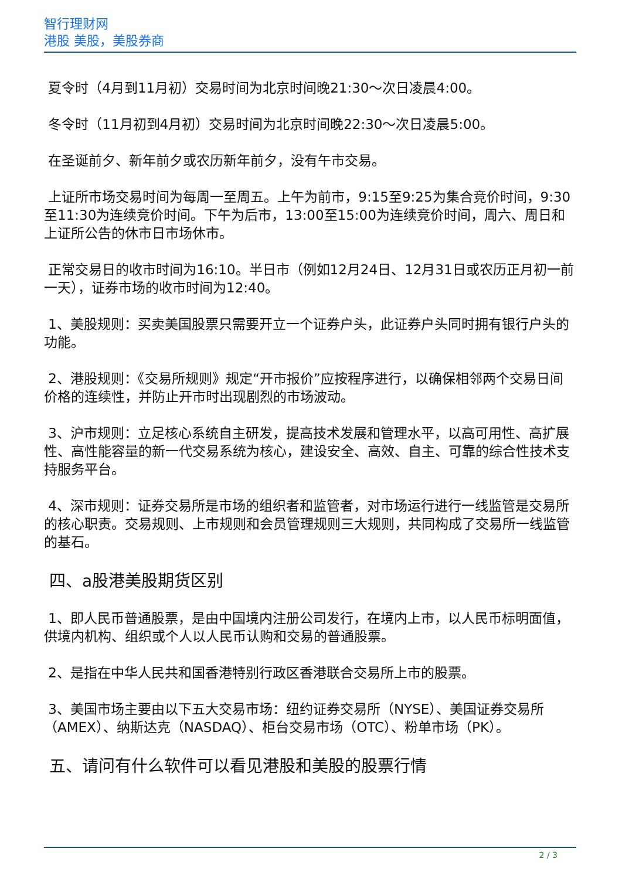智行理财网
港股 美股，美股券商
夏令时（4月到11月初）交易时间为北京时间晚21:30～次日凌晨4:00。
冬令时（11月初到4月初）交易时间为北京时间晚22:30～次日凌晨5:00。
在圣诞前夕、新年前夕或农历新年前夕，没有午市交易。
上证所市场交易时间为每周一至周五。上午为前市，9:15至9:25为集合竞价时间，9:30至11:30为连续竞价时间。下午为后市，13:00至15:00为连续竞价时间，周六、周日和上证所公告的休市日市场休市。
正常交易日的收市时间为16:10。半日市（例如12月24日、12月31日或农历正月初一前一天），证券市场的收市时间为12:40。
1、美股规则：买卖美国股票只需要开立一个证券户头，此证券户头同时拥有银行户头的功能。
2、港股规则：《交易所规则》规定“开市报价”应按程序进行，以确保相邻两个交易日间价格的连续性，并防止开市时出现剧烈的市场波动。
3、沪市规则：立足核心系统自主研发，提高技术发展和管理水平，以高可用性、高扩展性、高性能容量的新一代交易系统为核心，建设安全、高效、自主、可靠的综合性技术支持服务平台。
4、深市规则：证券交易所是市场的组织者和监管者，对市场运行进行一线监管是交易所的核心职责。交易规则、上市规则和会员管理规则三大规则，共同构成了交易所一线监管的基石。
四、a股港美股期货区别
1、即人民币普通股票，是由中国境内注册公司发行，在境内上市，以人民币标明面值，供境内机构、组织或个人以人民币认购和交易的普通股票。
2、是指在中华人民共和国香港特别行政区香港联合交易所上市的股票。
3、美国市场主要由以下五大交易市场：纽约证券交易所（NYSE）、美国证券交易所（AMEX）、纳斯达克（NASDAQ）、柜台交易市场（OTC）、粉单市场（PK）。
五、请问有什么软件可以看见港股和美股的股票行情
2 / 3